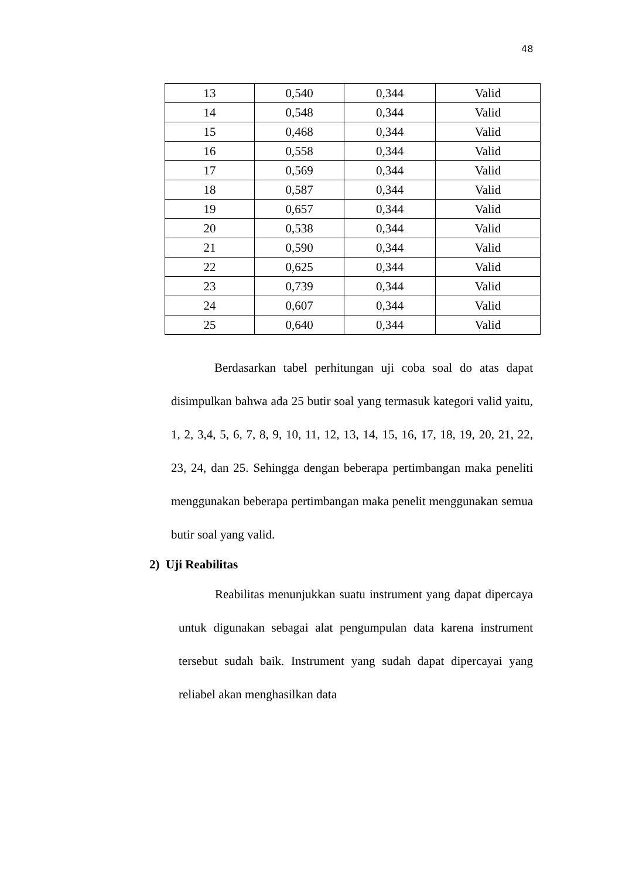48
| 13 | 0,540 | 0,344 | Valid |
| 14 | 0,548 | 0,344 | Valid |
| 15 | 0,468 | 0,344 | Valid |
| 16 | 0,558 | 0,344 | Valid |
| 17 | 0,569 | 0,344 | Valid |
| 18 | 0,587 | 0,344 | Valid |
| 19 | 0,657 | 0,344 | Valid |
| 20 | 0,538 | 0,344 | Valid |
| 21 | 0,590 | 0,344 | Valid |
| 22 | 0,625 | 0,344 | Valid |
| 23 | 0,739 | 0,344 | Valid |
| 24 | 0,607 | 0,344 | Valid |
| 25 | 0,640 | 0,344 | Valid |
Berdasarkan tabel perhitungan uji coba soal do atas dapat disimpulkan bahwa ada 25 butir soal yang termasuk kategori valid yaitu, 1, 2, 3,4, 5, 6, 7, 8, 9, 10, 11, 12, 13, 14, 15, 16, 17, 18, 19, 20, 21, 22, 23, 24, dan 25. Sehingga dengan beberapa pertimbangan maka peneliti menggunakan beberapa pertimbangan maka penelit menggunakan semua butir soal yang valid.
2) Uji Reabilitas
Reabilitas menunjukkan suatu instrument yang dapat dipercaya untuk digunakan sebagai alat pengumpulan data karena instrument tersebut sudah baik. Instrument yang sudah dapat dipercayai yang reliabel akan menghasilkan data